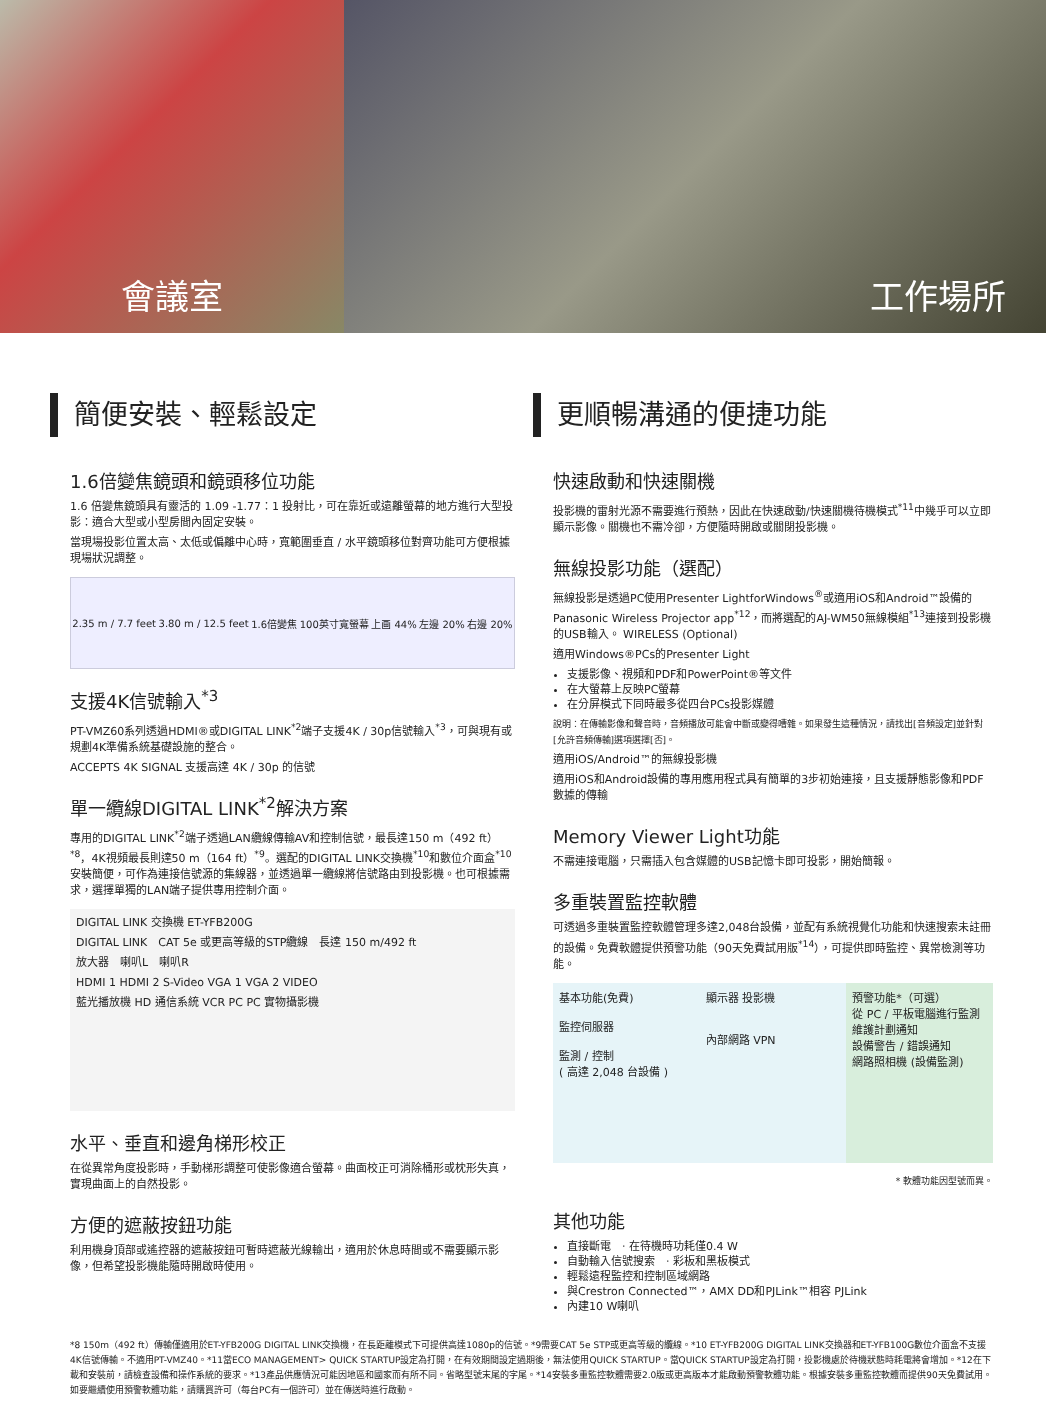會議室 工作場所
簡便安裝、輕鬆設定
1.6倍變焦鏡頭和鏡頭移位功能
1.6 倍變焦鏡頭具有靈活的 1.09 -1.77：1 投射比，可在靠近或遠離螢幕的地方進行大型投影：適合大型或小型房間內固定安裝。
當現場投影位置太高、太低或偏離中心時，寬範圍垂直 / 水平鏡頭移位對齊功能可方便根據現場狀況調整。
2.35 m / 7.7 feet 3.80 m / 12.5 feet 1.6倍變焦 100英寸寬螢幕 上画 44% 左邊 20% 右邊 20%
支援4K信號輸入<sup>*3</sup>
PT-VMZ60系列透過HDMI®或DIGITAL LINK<sup>*2</sup>端子支援4K / 30p信號輸入<sup>*3</sup>，可與現有或規劃4K準備系統基礎設施的整合。
ACCEPTS 4K SIGNAL 支援高達 4K / 30p 的信號
單一纜線DIGITAL LINK<sup>*2</sup>解決方案
專用的DIGITAL LINK<sup>*2</sup>端子透過LAN纜線傳輸AV和控制信號，最長達150 m（492 ft）<sup>*8</sup>，4K視頻最長則達50 m（164 ft）<sup>*9</sup>。選配的DIGITAL LINK交換機<sup>*10</sup>和數位介面盒<sup>*10</sup>安裝簡便，可作為連接信號源的集線器，並透過單一纜線將信號路由到投影機。也可根據需求，選擇單獨的LAN端子提供專用控制介面。
DIGITAL LINK 交換機 ET-YFB200G
DIGITAL LINK　CAT 5e 或更高等級的STP纜線　長達 150 m/492 ft
放大器　喇叭L　喇叭R
HDMI 1 HDMI 2 S-Video VGA 1 VGA 2 VIDEO
藍光播放機 HD 通信系統 VCR PC PC 實物攝影機
水平、垂直和邊角梯形校正
在從異常角度投影時，手動梯形調整可使影像適合螢幕。曲面校正可消除桶形或枕形失真，實現曲面上的自然投影。
方便的遮蔽按鈕功能
利用機身頂部或遙控器的遮蔽按鈕可暫時遮蔽光線輸出，適用於休息時間或不需要顯示影像，但希望投影機能隨時開啟時使用。
更順暢溝通的便捷功能
快速啟動和快速關機
投影機的雷射光源不需要進行預熱，因此在快速啟動/快速關機待機模式<sup>*11</sup>中幾乎可以立即顯示影像。關機也不需冷卻，方便隨時開啟或關閉投影機。
無線投影功能（選配）
無線投影是透過PC使用Presenter LightforWindows<sup>®</sup>或適用iOS和Android™設備的Panasonic Wireless Projector app<sup>*12</sup>，而將選配的AJ-WM50無線模組<sup>*13</sup>連接到投影機的USB輸入。 WIRELESS (Optional)
適用Windows®PCs的Presenter Light
支援影像、視頻和PDF和PowerPoint®等文件
在大螢幕上反映PC螢幕
在分屏模式下同時最多從四台PCs投影媒體
說明：在傳輸影像和聲音時，音頻播放可能會中斷或變得嘈雜。如果發生這種情況，請找出[音頻設定]並針對[允許音頻傳輸]選項選擇[否]。
適用iOS/Android™的無線投影機
適用iOS和Android設備的專用應用程式具有簡單的3步初始連接，且支援靜態影像和PDF數據的傳輸
Memory Viewer Light功能
不需連接電腦，只需插入包含媒體的USB記憶卡即可投影，開始簡報。
多重裝置監控軟體
可透過多重裝置監控軟體管理多達2,048台設備，並配有系統視覺化功能和快速搜索未註冊的設備。免費軟體提供預警功能（90天免費試用版<sup>*14</sup>），可提供即時監控、異常檢測等功能。
基本功能(免費)
監控伺服器
監測 / 控制
( 高達 2,048 台設備 )
顯示器 投影機
內部網路 VPN
預警功能*（可選）
從 PC / 平板電腦進行監測
維護計劃通知
設備警告 / 錯誤通知
網路照相機 (設備監測)
* 軟體功能因型號而異。
其他功能
直接斷電　· 在待機時功耗僅0.4 W
自動輸入信號搜索　· 彩板和黑板模式
輕鬆遠程監控和控制區域網路
與Crestron Connected™，AMX DD和PJLink™相容 PJLink
內建10 W喇叭
*8 150m（492 ft）傳輸僅適用於ET-YFB200G DIGITAL LINK交換機，在長距離模式下可提供高達1080p的信號。*9需要CAT 5e STP或更高等級的纜線。*10 ET-YFB200G DIGITAL LINK交換器和ET-YFB100G數位介面盒不支援4K信號傳輸。不適用PT-VMZ40。*11當ECO MANAGEMENT> QUICK STARTUP設定為打開，在有效期間設定過期後，無法使用QUICK STARTUP。當QUICK STARTUP設定為打開，投影機處於待機狀態時耗電將會增加。*12在下載和安裝前，請檢查設備和操作系統的要求。*13產品供應情況可能因地區和國家而有所不同。省略型號末尾的字尾。*14安裝多重監控軟體需要2.0版或更高版本才能啟動預警軟體功能。根據安裝多重監控軟體而提供90天免費試用。如要繼續使用預警軟體功能，請購買許可（每台PC有一個許可）並在傳送時進行啟動。